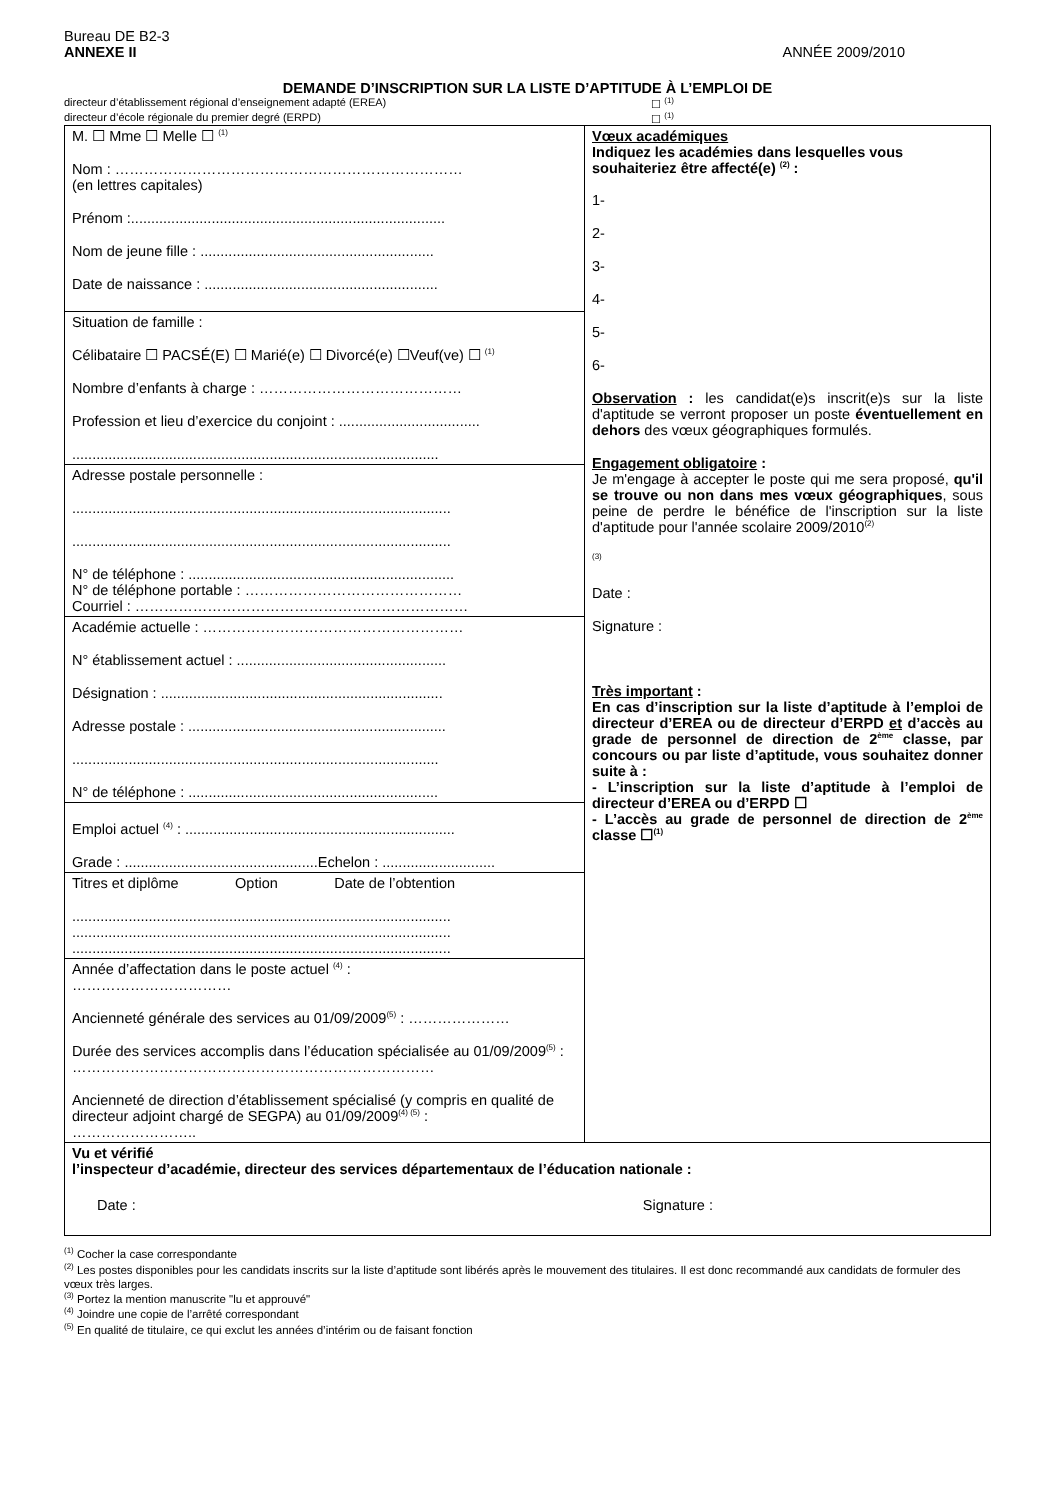Bureau DE B2-3
ANNEXE II ANNÉE 2009/2010
DEMANDE D’INSCRIPTION SUR LA LISTE D’APTITUDE À L’EMPLOI DE
directeur d’établissement régional d’enseignement adapté (EREA) ☐ <sup>(1)</sup>
directeur d’école régionale du premier degré (ERPD) ☐ <sup>(1)</sup>
| M. ☐ Mme ☐ Melle ☐ <sup>(1)</sup> Nom : ……………………………………………………………… (en lettres capitales) Prénom :.............................................................................. Nom de jeune fille : .......................................................... Date de naissance : .......................................................... | Vœux académiques Indiquez les académies dans lesquelles vous souhaiteriez être affecté(e) <sup>(2)</sup> : 1- 2- 3- 4- 5- 6- Observation : les candidat(e)s inscrit(e)s sur la liste d'aptitude se verront proposer un poste éventuellement en dehors des vœux géographiques formulés. Engagement obligatoire : Je m'engage à accepter le poste qui me sera proposé, qu'il se trouve ou non dans mes vœux géographiques , sous peine de perdre le bénéfice de l'inscription sur la liste d'aptitude pour l'année scolaire 2009/2010<sup>(2)</sup> <sup>(3)</sup> Date : Signature : Très important : En cas d’inscription sur la liste d’aptitude à l’emploi de directeur d’EREA ou de directeur d’ERPD et d’accès au grade de personnel de direction de 2<sup>ème</sup> classe, par concours ou par liste d’aptitude, vous souhaitez donner suite à : - L’inscription sur la liste d’aptitude à l’emploi de directeur d’EREA ou d’ERPD ☐ - L’accès au grade de personnel de direction de 2<sup>ème</sup> classe ☐<sup>(1)</sup> |
| Situation de famille : Célibataire ☐ PACSÉ(E) ☐ Marié(e) ☐ Divorcé(e) ☐Veuf(ve) ☐ <sup>(1)</sup> Nombre d’enfants à charge : …………………………………… Profession et lieu d’exercice du conjoint : ................................... ........................................................................................... | |
| Adresse postale personnelle : .............................................................................................. .............................................................................................. N° de téléphone : .................................................................. N° de téléphone portable : ……………………………………… Courriel : …………………………………………………………… | |
| Académie actuelle : ……………………………………………… N° établissement actuel : .................................................... Désignation : ...................................................................... Adresse postale : ................................................................ ........................................................................................... N° de téléphone : .............................................................. | |
| Emploi actuel <sup>(4)</sup> : ................................................................... Grade : ................................................Echelon : ............................ | |
| Titres et diplôme Option Date de l’obtention .............................................................................................. .............................................................................................. .............................................................................................. | |
| Année d’affectation dans le poste actuel <sup>(4)</sup> : …………………………… Ancienneté générale des services au 01/09/2009<sup>(5)</sup> : ………………… Durée des services accomplis dans l’éducation spécialisée au 01/09/2009<sup>(5)</sup> : ………………………………………………………………… Ancienneté de direction d’établissement spécialisé (y compris en qualité de directeur adjoint chargé de SEGPA) au 01/09/2009<sup>(4) (5)</sup> : …………………….. | |
| Vu et vérifié l’inspecteur d’académie, directeur des services départementaux de l’éducation nationale : Date : Signature : | |
<sup>(1)</sup> Cocher la case correspondante
<sup>(2)</sup> Les postes disponibles pour les candidats inscrits sur la liste d’aptitude sont libérés après le mouvement des titulaires. Il est donc recommandé aux candidats de formuler des vœux très larges.
<sup>(3)</sup> Portez la mention manuscrite "lu et approuvé"
<sup>(4)</sup> Joindre une copie de l’arrêté correspondant
<sup>(5)</sup> En qualité de titulaire, ce qui exclut les années d’intérim ou de faisant fonction